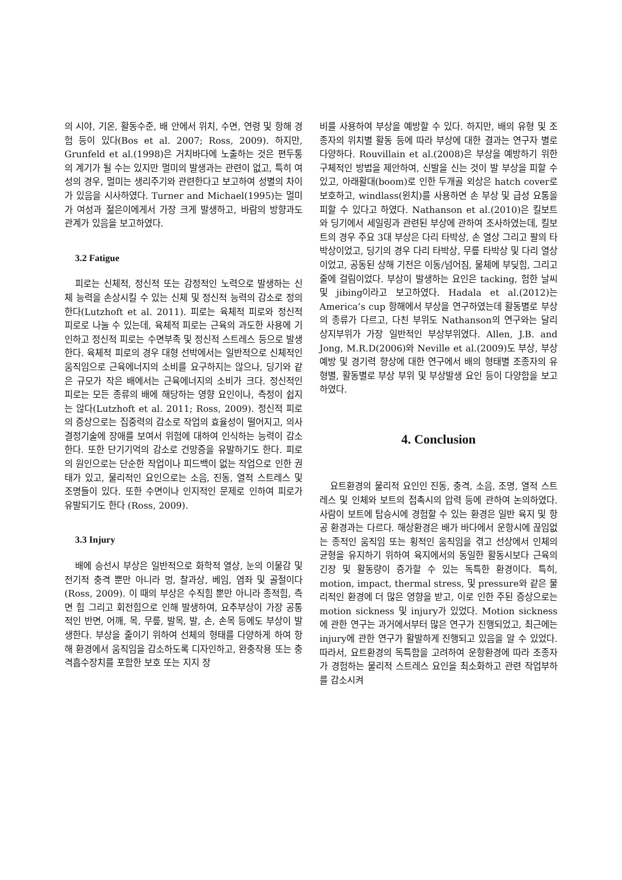의 시야, 기온, 활동수준, 배 안에서 위치, 수면, 연령 및 항해 경험 등이 있다(Bos et al. 2007; Ross, 2009). 하지만, Grunfeld et al.(1998)은 거치바다에 노출하는 것은 편두통의 계기가 될 수는 있지만 멀미의 발생과는 관련이 없고, 특히 여성의 경우, 멀미는 생리주기와 관련한다고 보고하여 성별의 차이가 있음을 시사하였다. Turner and Michael(1995)는 멀미가 여성과 젊은이에게서 가장 크게 발생하고, 바람의 방향과도 관계가 있음을 보고하였다.
3.2 Fatigue
피로는 신체적, 정신적 또는 감정적인 노력으로 발생하는 신체 능력을 손상시킬 수 있는 신체 및 정신적 능력의 감소로 정의한다(Lutzhoft et al. 2011). 피로는 육체적 피로와 정신적 피로로 나눌 수 있는데, 육체적 피로는 근육의 과도한 사용에 기인하고 정신적 피로는 수면부족 및 정신적 스트레스 등으로 발생한다. 육체적 피로의 경우 대형 선박에서는 일반적으로 신체적인 움직임으로 근육에너지의 소비를 요구하지는 않으나, 딩기와 같은 규모가 작은 배에서는 근육에너지의 소비가 크다. 정신적인 피로는 모든 종류의 배에 해당하는 영향 요인이나, 측정이 쉽지는 않다(Lutzhoft et al. 2011; Ross, 2009). 정신적 피로의 증상으로는 집중력의 감소로 작업의 효율성이 떨어지고, 의사결정기술에 장애를 보여서 위험에 대하여 인식하는 능력이 감소한다. 또한 단기기억의 감소로 건망증을 유발하기도 한다. 피로의 원인으로는 단순한 작업이나 피드백이 없는 작업으로 인한 권태가 있고, 물리적인 요인으로는 소음, 진동, 열적 스트레스 및 조명들이 있다. 또한 수면이나 인지적인 문제로 인하여 피로가 유발되기도 한다 (Ross, 2009).
3.3 Injury
배에 승선시 부상은 일반적으로 화학적 열상, 눈의 이물감 및 전기적 충격 뿐만 아니라 멍, 찰과상, 베임, 염좌 및 골절이다(Ross, 2009). 이 때의 부상은 수직힘 뿐만 아니라 종적힘, 측면 힘 그리고 회전힘으로 인해 발생하여, 요추부상이 가장 공통적인 반면, 어깨, 목, 무릎, 발목, 발, 손, 손목 등에도 부상이 발생한다. 부상을 줄이기 위하여 선체의 형태를 다양하게 하여 항해 환경에서 움직임을 감소하도록 디자인하고, 완충작용 또는 충격흡수장치를 포함한 보호 또는 지지 장
비를 사용하여 부상을 예방할 수 있다. 하지만, 배의 유형 및 조종자의 위치별 활동 등에 따라 부상에 대한 결과는 연구자 별로 다양하다. Rouvillain et al.(2008)은 부상을 예방하기 위한 구체적인 방법을 제안하여, 신발을 신는 것이 발 부상을 피할 수 있고, 아래활대(boom)로 인한 두개골 외상은 hatch cover로 보호하고, windlass(윈치)를 사용하면 손 부상 및 급성 요통을 피할 수 있다고 하였다. Nathanson et al.(2010)은 킬보트와 딩기에서 세일링과 관련된 부상에 관하여 조사하였는데, 킬보트의 경우 주요 3대 부상은 다리 타박상, 손 열상 그리고 팔의 타박상이었고, 딩기의 경우 다리 타박상, 무릎 타박상 및 다리 열상이었고, 공동된 상해 기전은 이동/넘어짐, 물체에 부딪힘, 그리고 줄에 걸림이었다. 부상이 발생하는 요인은 tacking, 험한 날씨 및 jibing이라고 보고하였다. Hadala et al.(2012)는 America’s cup 항해에서 부상을 연구하였는데 활동별로 부상의 종류가 다르고, 다친 부위도 Nathanson의 연구와는 달리 상지부위가 가장 일반적인 부상부위였다. Allen, J.B. and Jong, M.R.D(2006)와 Neville et al.(2009)도 부상, 부상예방 및 경기력 향상에 대한 연구에서 배의 형태별 조종자의 유형별, 활동별로 부상 부위 및 부상발생 요인 등이 다양함을 보고하였다.
4. Conclusion
요트환경의 물리적 요인인 진동, 충격, 소음, 조명, 열적 스트레스 및 인체와 보트의 접촉시의 압력 등에 관하여 논의하였다. 사람이 보트에 탑승시에 경험할 수 있는 환경은 일반 육지 및 항공 환경과는 다르다. 해상환경은 배가 바다에서 운항시에 끊임없는 종적인 움직임 또는 횡적인 움직임을 겪고 선상에서 인체의 균형을 유지하기 위하여 육지에서의 동일한 활동시보다 근육의 긴장 및 활동량이 증가할 수 있는 독특한 환경이다. 특히, motion, impact, thermal stress, 및 pressure와 같은 물리적인 환경에 더 많은 영향을 받고, 이로 인한 주된 증상으로는 motion sickness 및 injury가 있었다. Motion sickness에 관한 연구는 과거에서부터 많은 연구가 진행되었고, 최근에는 injury에 관한 연구가 활발하게 진행되고 있음을 알 수 있었다. 따라서, 요트환경의 독특함을 고려하여 운항환경에 따라 조종자가 경험하는 물리적 스트레스 요인을 최소화하고 관련 작업부하를 감소시켜